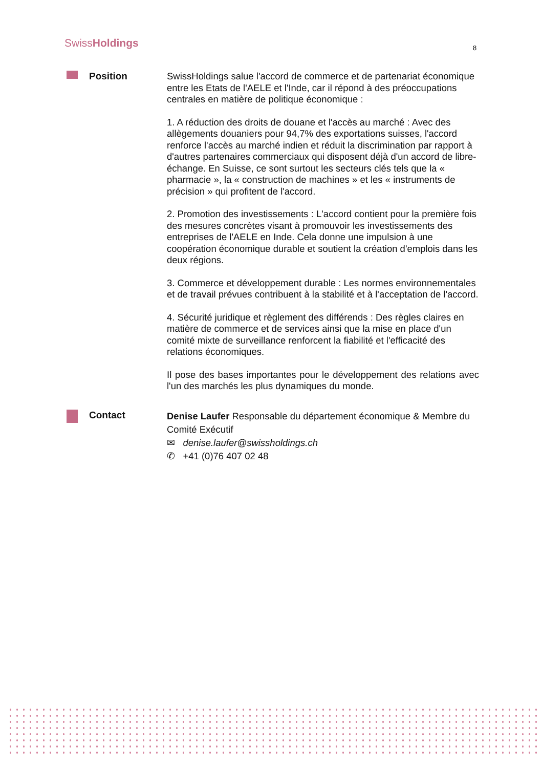SwissHoldings 8
Position
SwissHoldings salue l'accord de commerce et de partenariat économique entre les Etats de l'AELE et l'Inde, car il répond à des préoccupations centrales en matière de politique économique :
1. A réduction des droits de douane et l'accès au marché : Avec des allègements douaniers pour 94,7% des exportations suisses, l'accord renforce l'accès au marché indien et réduit la discrimination par rapport à d'autres partenaires commerciaux qui disposent déjà d'un accord de libre-échange. En Suisse, ce sont surtout les secteurs clés tels que la « pharmacie », la « construction de machines » et les « instruments de précision » qui profitent de l'accord.
2. Promotion des investissements : L'accord contient pour la première fois des mesures concrètes visant à promouvoir les investissements des entreprises de l'AELE en Inde. Cela donne une impulsion à une coopération économique durable et soutient la création d'emplois dans les deux régions.
3. Commerce et développement durable : Les normes environnementales et de travail prévues contribuent à la stabilité et à l'acceptation de l'accord.
4. Sécurité juridique et règlement des différends : Des règles claires en matière de commerce et de services ainsi que la mise en place d'un comité mixte de surveillance renforcent la fiabilité et l'efficacité des relations économiques.
Il pose des bases importantes pour le développement des relations avec l'un des marchés les plus dynamiques du monde.
Contact
Denise Laufer Responsable du département économique & Membre du Comité Exécutif
✉ denise.laufer@swissholdings.ch
✆ +41 (0)76 407 02 48